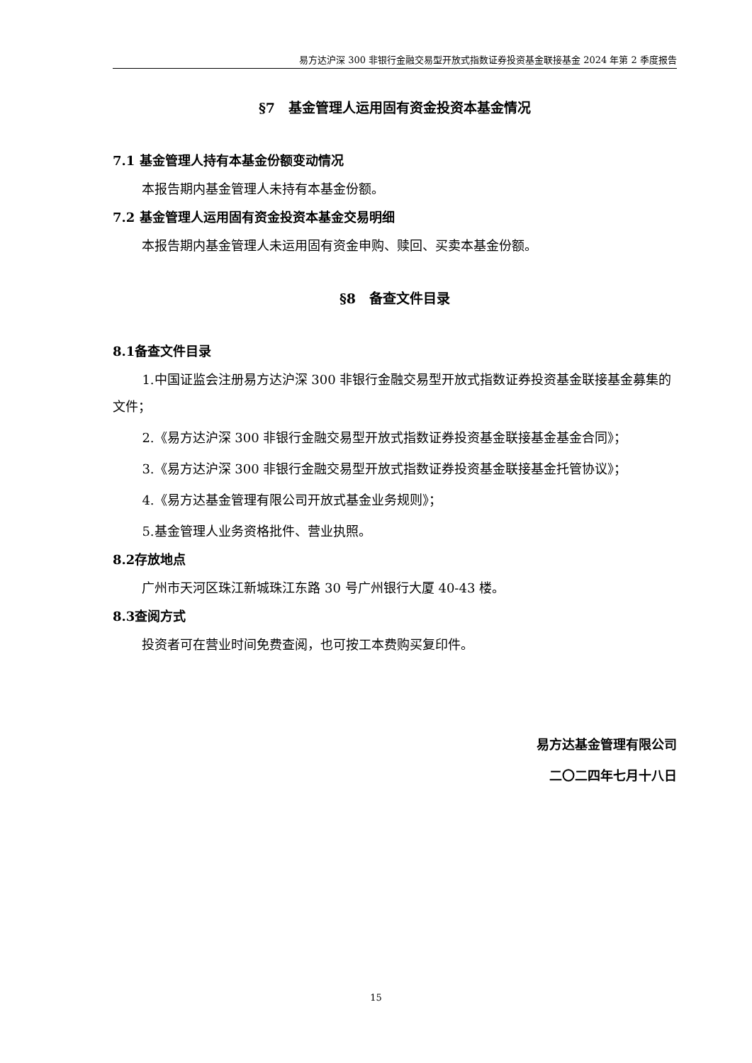易方达沪深 300 非银行金融交易型开放式指数证券投资基金联接基金 2024 年第 2 季度报告
§7　基金管理人运用固有资金投资本基金情况
7.1 基金管理人持有本基金份额变动情况
本报告期内基金管理人未持有本基金份额。
7.2 基金管理人运用固有资金投资本基金交易明细
本报告期内基金管理人未运用固有资金申购、赎回、买卖本基金份额。
§8　备查文件目录
8.1备查文件目录
1.中国证监会注册易方达沪深 300 非银行金融交易型开放式指数证券投资基金联接基金募集的文件；
2.《易方达沪深 300 非银行金融交易型开放式指数证券投资基金联接基金基金合同》；
3.《易方达沪深 300 非银行金融交易型开放式指数证券投资基金联接基金托管协议》；
4.《易方达基金管理有限公司开放式基金业务规则》；
5.基金管理人业务资格批件、营业执照。
8.2存放地点
广州市天河区珠江新城珠江东路 30 号广州银行大厦 40-43 楼。
8.3查阅方式
投资者可在营业时间免费查阅，也可按工本费购买复印件。
易方达基金管理有限公司
二〇二四年七月十八日
15